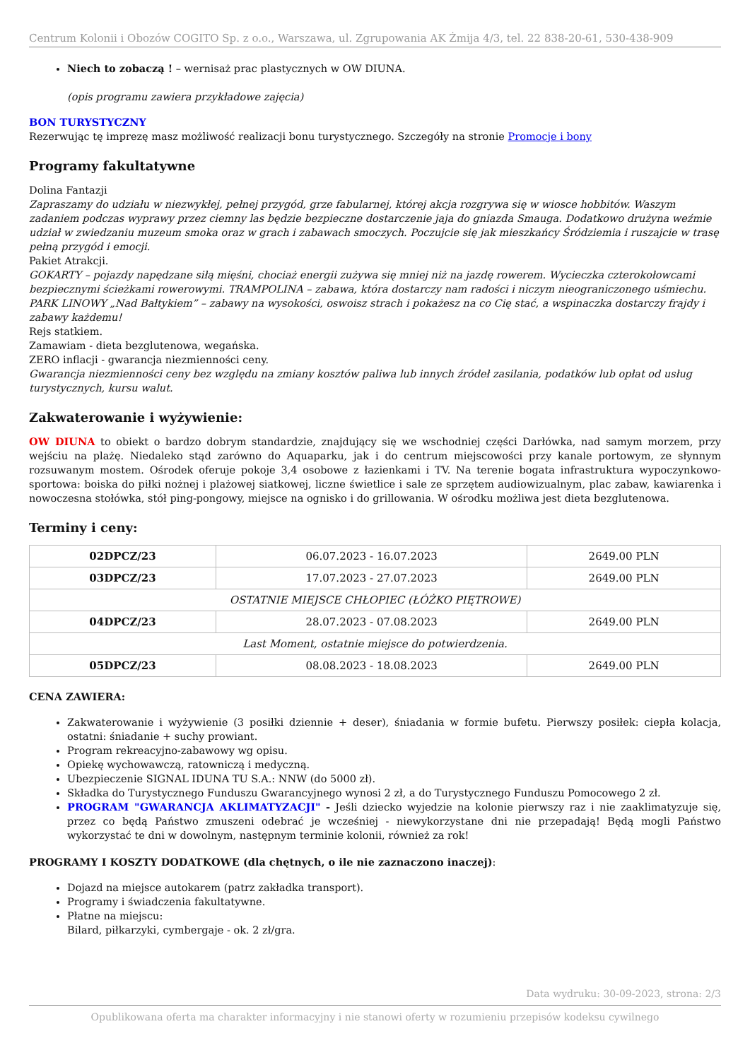Centrum Kolonii i Obozów COGITO Sp. z o.o., Warszawa, ul. Zgrupowania AK Żmija 4/3, tel. 22 838-20-61, 530-438-909
Niech to zobaczą ! – wernisaż prac plastycznych w OW DIUNA.
(opis programu zawiera przykładowe zajęcia)
BON TURYSTYCZNY
Rezerwując tę imprezę masz możliwość realizacji bonu turystycznego. Szczegóły na stronie Promocje i bony
Programy fakultatywne
Dolina Fantazji
Zapraszamy do udziału w niezwykłej, pełnej przygód, grze fabularnej, której akcja rozgrywa się w wiosce hobbitów. Waszym zadaniem podczas wyprawy przez ciemny las będzie bezpieczne dostarczenie jaja do gniazda Smauga. Dodatkowo drużyna weźmie udział w zwiedzaniu muzeum smoka oraz w grach i zabawach smoczych. Poczujcie się jak mieszkańcy Śródziemia i ruszajcie w trasę pełną przygód i emocji.
Pakiet Atrakcji.
GOKARTY – pojazdy napędzane siłą mięśni, chociaż energii zużywa się mniej niż na jazdę rowerem. Wycieczka czterokołowcami bezpiecznymi ścieżkami rowerowymi. TRAMPOLINA – zabawa, która dostarczy nam radości i niczym nieograniczonego uśmiechu. PARK LINOWY „Nad Bałtykiem” – zabawy na wysokości, oswoisz strach i pokażesz na co Cię stać, a wspinaczka dostarczy frajdy i zabawy każdemu!
Rejs statkiem.
Zamawiam - dieta bezglutenowa, wegańska.
ZERO inflacji - gwarancja niezmienności ceny.
Gwarancja niezmienności ceny bez względu na zmiany kosztów paliwa lub innych źródeł zasilania, podatków lub opłat od usług turystycznych, kursu walut.
Zakwaterowanie i wyżywienie:
OW DIUNA to obiekt o bardzo dobrym standardzie, znajdujący się we wschodniej części Darłówka, nad samym morzem, przy wejściu na plażę. Niedaleko stąd zarówno do Aquaparku, jak i do centrum miejscowości przy kanale portowym, ze słynnym rozsuwanym mostem. Ośrodek oferuje pokoje 3,4 osobowe z łazienkami i TV. Na terenie bogata infrastruktura wypoczynkowo-sportowa: boiska do piłki nożnej i plażowej siatkowej, liczne świetlice i sale ze sprzętem audiowizualnym, plac zabaw, kawiarenka i nowoczesna stołówka, stół ping-pongowy, miejsce na ognisko i do grillowania. W ośrodku możliwa jest dieta bezglutenowa.
Terminy i ceny:
| 02DPCZ/23 | 06.07.2023 - 16.07.2023 | 2649.00 PLN |
| 03DPCZ/23 | 17.07.2023 - 27.07.2023 | 2649.00 PLN |
| OSTATNIE MIEJSCE CHŁOPIEC (ŁÓŻKO PIĘTROWE) | | |
| 04DPCZ/23 | 28.07.2023 - 07.08.2023 | 2649.00 PLN |
| Last Moment, ostatnie miejsce do potwierdzenia. | | |
| 05DPCZ/23 | 08.08.2023 - 18.08.2023 | 2649.00 PLN |
CENA ZAWIERA:
Zakwaterowanie i wyżywienie (3 posiłki dziennie + deser), śniadania w formie bufetu. Pierwszy posiłek: ciepła kolacja, ostatni: śniadanie + suchy prowiant.
Program rekreacyjno-zabawowy wg opisu.
Opiekę wychowawczą, ratowniczą i medyczną.
Ubezpieczenie SIGNAL IDUNA TU S.A.: NNW (do 5000 zł).
Składka do Turystycznego Funduszu Gwarancyjnego wynosi 2 zł, a do Turystycznego Funduszu Pomocowego 2 zł.
PROGRAM "GWARANCJA AKLIMATYZACJI" - Jeśli dziecko wyjedzie na kolonie pierwszy raz i nie zaaklimatyzuje się, przez co będą Państwo zmuszeni odebrać je wcześniej - niewykorzystane dni nie przepadają! Będą mogli Państwo wykorzystać te dni w dowolnym, następnym terminie kolonii, również za rok!
PROGRAMY I KOSZTY DODATKOWE (dla chętnych, o ile nie zaznaczono inaczej):
Dojazd na miejsce autokarem (patrz zakładka transport).
Programy i świadczenia fakultatywne.
Płatne na miejscu:
Bilard, piłkarzyki, cymbergaje - ok. 2 zł/gra.
Data wydruku: 30-09-2023, strona: 2/3
Opublikowana oferta ma charakter informacyjny i nie stanowi oferty w rozumieniu przepisów kodeksu cywilnego